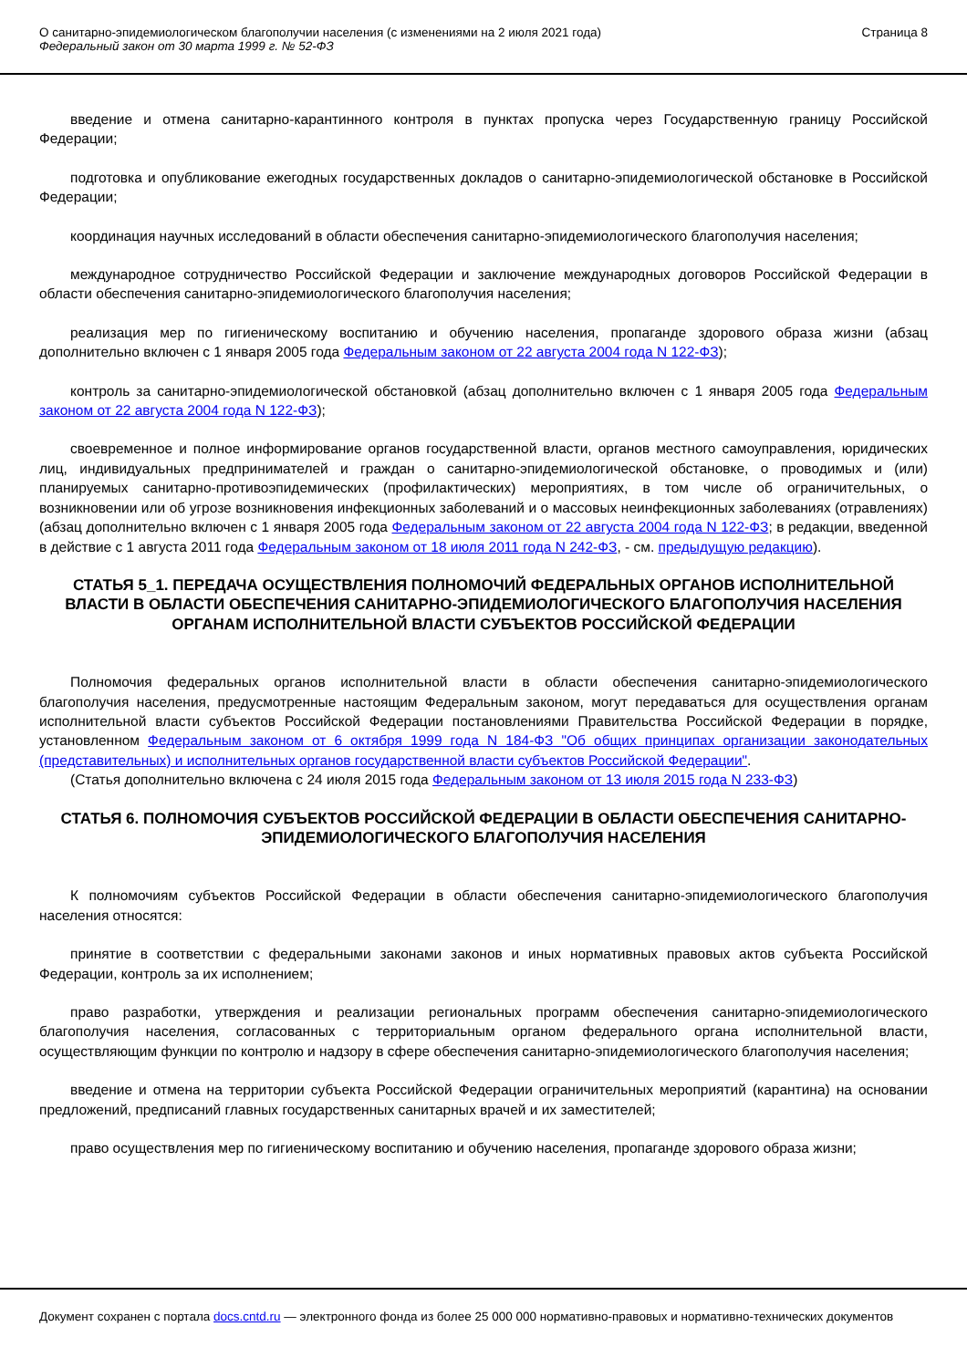О санитарно-эпидемиологическом благополучии населения (с изменениями на 2 июля 2021 года)
Федеральный закон от 30 марта 1999 г. № 52-ФЗ
Страница 8
введение и отмена санитарно-карантинного контроля в пунктах пропуска через Государственную границу Российской Федерации;
подготовка и опубликование ежегодных государственных докладов о санитарно-эпидемиологической обстановке в Российской Федерации;
координация научных исследований в области обеспечения санитарно-эпидемиологического благополучия населения;
международное сотрудничество Российской Федерации и заключение международных договоров Российской Федерации в области обеспечения санитарно-эпидемиологического благополучия населения;
реализация мер по гигиеническому воспитанию и обучению населения, пропаганде здорового образа жизни (абзац дополнительно включен с 1 января 2005 года Федеральным законом от 22 августа 2004 года N 122-ФЗ);
контроль за санитарно-эпидемиологической обстановкой (абзац дополнительно включен с 1 января 2005 года Федеральным законом от 22 августа 2004 года N 122-ФЗ);
своевременное и полное информирование органов государственной власти, органов местного самоуправления, юридических лиц, индивидуальных предпринимателей и граждан о санитарно-эпидемиологической обстановке, о проводимых и (или) планируемых санитарно-противоэпидемических (профилактических) мероприятиях, в том числе об ограничительных, о возникновении или об угрозе возникновения инфекционных заболеваний и о массовых неинфекционных заболеваниях (отравлениях) (абзац дополнительно включен с 1 января 2005 года Федеральным законом от 22 августа 2004 года N 122-ФЗ; в редакции, введенной в действие с 1 августа 2011 года Федеральным законом от 18 июля 2011 года N 242-ФЗ, - см. предыдущую редакцию).
СТАТЬЯ 5_1. ПЕРЕДАЧА ОСУЩЕСТВЛЕНИЯ ПОЛНОМОЧИЙ ФЕДЕРАЛЬНЫХ ОРГАНОВ ИСПОЛНИТЕЛЬНОЙ ВЛАСТИ В ОБЛАСТИ ОБЕСПЕЧЕНИЯ САНИТАРНО-ЭПИДЕМИОЛОГИЧЕСКОГО БЛАГОПОЛУЧИЯ НАСЕЛЕНИЯ ОРГАНАМ ИСПОЛНИТЕЛЬНОЙ ВЛАСТИ СУБЪЕКТОВ РОССИЙСКОЙ ФЕДЕРАЦИИ
Полномочия федеральных органов исполнительной власти в области обеспечения санитарно-эпидемиологического благополучия населения, предусмотренные настоящим Федеральным законом, могут передаваться для осуществления органам исполнительной власти субъектов Российской Федерации постановлениями Правительства Российской Федерации в порядке, установленном Федеральным законом от 6 октября 1999 года N 184-ФЗ "Об общих принципах организации законодательных (представительных) и исполнительных органов государственной власти субъектов Российской Федерации".
(Статья дополнительно включена с 24 июля 2015 года Федеральным законом от 13 июля 2015 года N 233-ФЗ)
СТАТЬЯ 6. ПОЛНОМОЧИЯ СУБЪЕКТОВ РОССИЙСКОЙ ФЕДЕРАЦИИ В ОБЛАСТИ ОБЕСПЕЧЕНИЯ САНИТАРНО-ЭПИДЕМИОЛОГИЧЕСКОГО БЛАГОПОЛУЧИЯ НАСЕЛЕНИЯ
К полномочиям субъектов Российской Федерации в области обеспечения санитарно-эпидемиологического благополучия населения относятся:
принятие в соответствии с федеральными законами законов и иных нормативных правовых актов субъекта Российской Федерации, контроль за их исполнением;
право разработки, утверждения и реализации региональных программ обеспечения санитарно-эпидемиологического благополучия населения, согласованных с территориальным органом федерального органа исполнительной власти, осуществляющим функции по контролю и надзору в сфере обеспечения санитарно-эпидемиологического благополучия населения;
введение и отмена на территории субъекта Российской Федерации ограничительных мероприятий (карантина) на основании предложений, предписаний главных государственных санитарных врачей и их заместителей;
право осуществления мер по гигиеническому воспитанию и обучению населения, пропаганде здорового образа жизни;
Документ сохранен с портала docs.cntd.ru — электронного фонда из более 25 000 000 нормативно-правовых и нормативно-технических документов